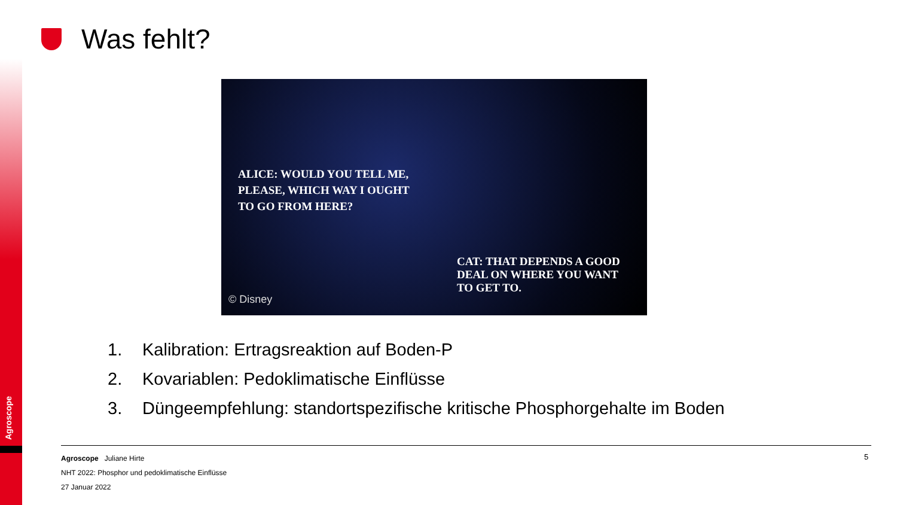Agroscope
Was fehlt?
ALICE: WOULD YOU TELL ME,
PLEASE, WHICH WAY I OUGHT
TO GO FROM HERE?
CAT: THAT DEPENDS A GOOD
DEAL ON WHERE YOU WANT
TO GET TO.
© Disney
1. Kalibration: Ertragsreaktion auf Boden-P
2. Kovariablen: Pedoklimatische Einflüsse
3. Düngeempfehlung: standortspezifische kritische Phosphorgehalte im Boden
Agroscope Juliane Hirte
NHT 2022: Phosphor und pedoklimatische Einflüsse
27 Januar 2022
5